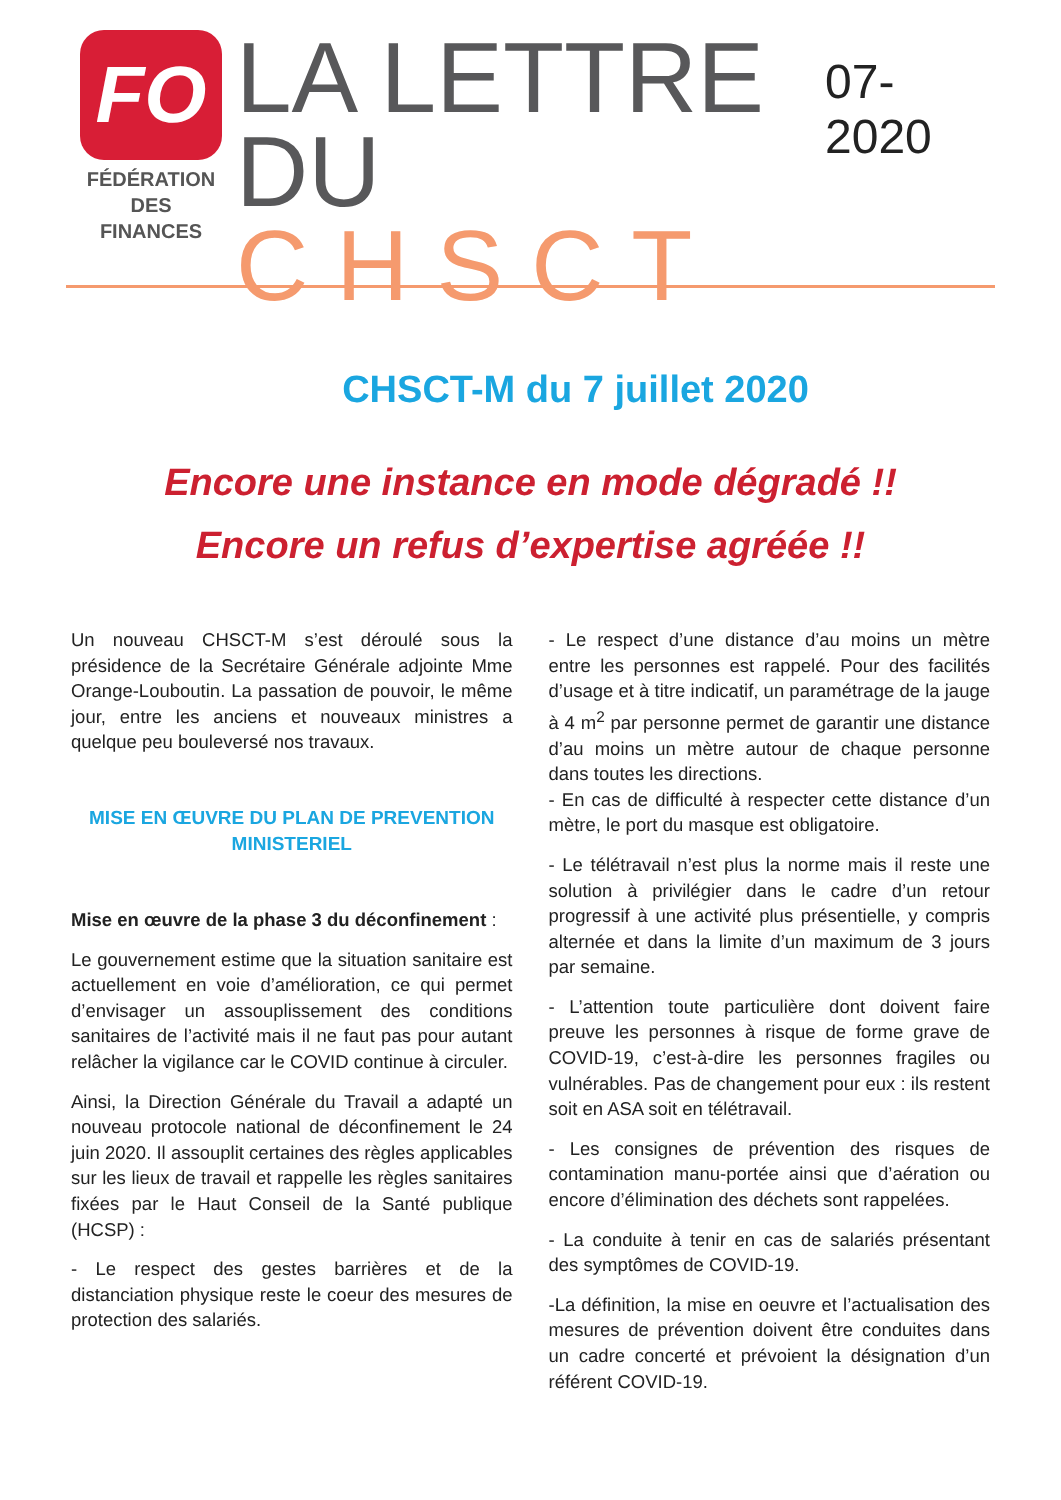FO
FÉDÉRATION
DES FINANCES
LA LETTRE
DU CHSCT
07- 2020
CHSCT-M du 7 juillet 2020
Encore une instance en mode dégradé !!
Encore un refus d’expertise agréée !!
Un nouveau CHSCT-M s’est déroulé sous la présidence de la Secrétaire Générale adjointe Mme Orange-Louboutin. La passation de pouvoir, le même jour, entre les anciens et nouveaux ministres a quelque peu bouleversé nos travaux.
MISE EN ŒUVRE DU PLAN DE PREVENTION MINISTERIEL
Mise en œuvre de la phase 3 du déconfinement :
Le gouvernement estime que la situation sanitaire est actuellement en voie d’amélioration, ce qui permet d’envisager un assouplissement des conditions sanitaires de l’activité mais il ne faut pas pour autant relâcher la vigilance car le COVID continue à circuler.
Ainsi, la Direction Générale du Travail a adapté un nouveau protocole national de déconfinement le 24 juin 2020. Il assouplit certaines des règles applicables sur les lieux de travail et rappelle les règles sanitaires fixées par le Haut Conseil de la Santé publique (HCSP) :
- Le respect des gestes barrières et de la distanciation physique reste le coeur des mesures de protection des salariés.
- Le respect d’une distance d’au moins un mètre entre les personnes est rappelé. Pour des facilités d’usage et à titre indicatif, un paramétrage de la jauge à 4 m<sup>2</sup> par personne permet de garantir une distance d’au moins un mètre autour de chaque personne dans toutes les directions.
- En cas de difficulté à respecter cette distance d’un mètre, le port du masque est obligatoire.
- Le télétravail n’est plus la norme mais il reste une solution à privilégier dans le cadre d’un retour progressif à une activité plus présentielle, y compris alternée et dans la limite d’un maximum de 3 jours par semaine.
- L’attention toute particulière dont doivent faire preuve les personnes à risque de forme grave de COVID-19, c’est-à-dire les personnes fragiles ou vulnérables. Pas de changement pour eux : ils restent soit en ASA soit en télétravail.
- Les consignes de prévention des risques de contamination manu-portée ainsi que d’aération ou encore d’élimination des déchets sont rappelées.
- La conduite à tenir en cas de salariés présentant des symptômes de COVID-19.
-La définition, la mise en oeuvre et l’actualisation des mesures de prévention doivent être conduites dans un cadre concerté et prévoient la désignation d’un référent COVID-19.